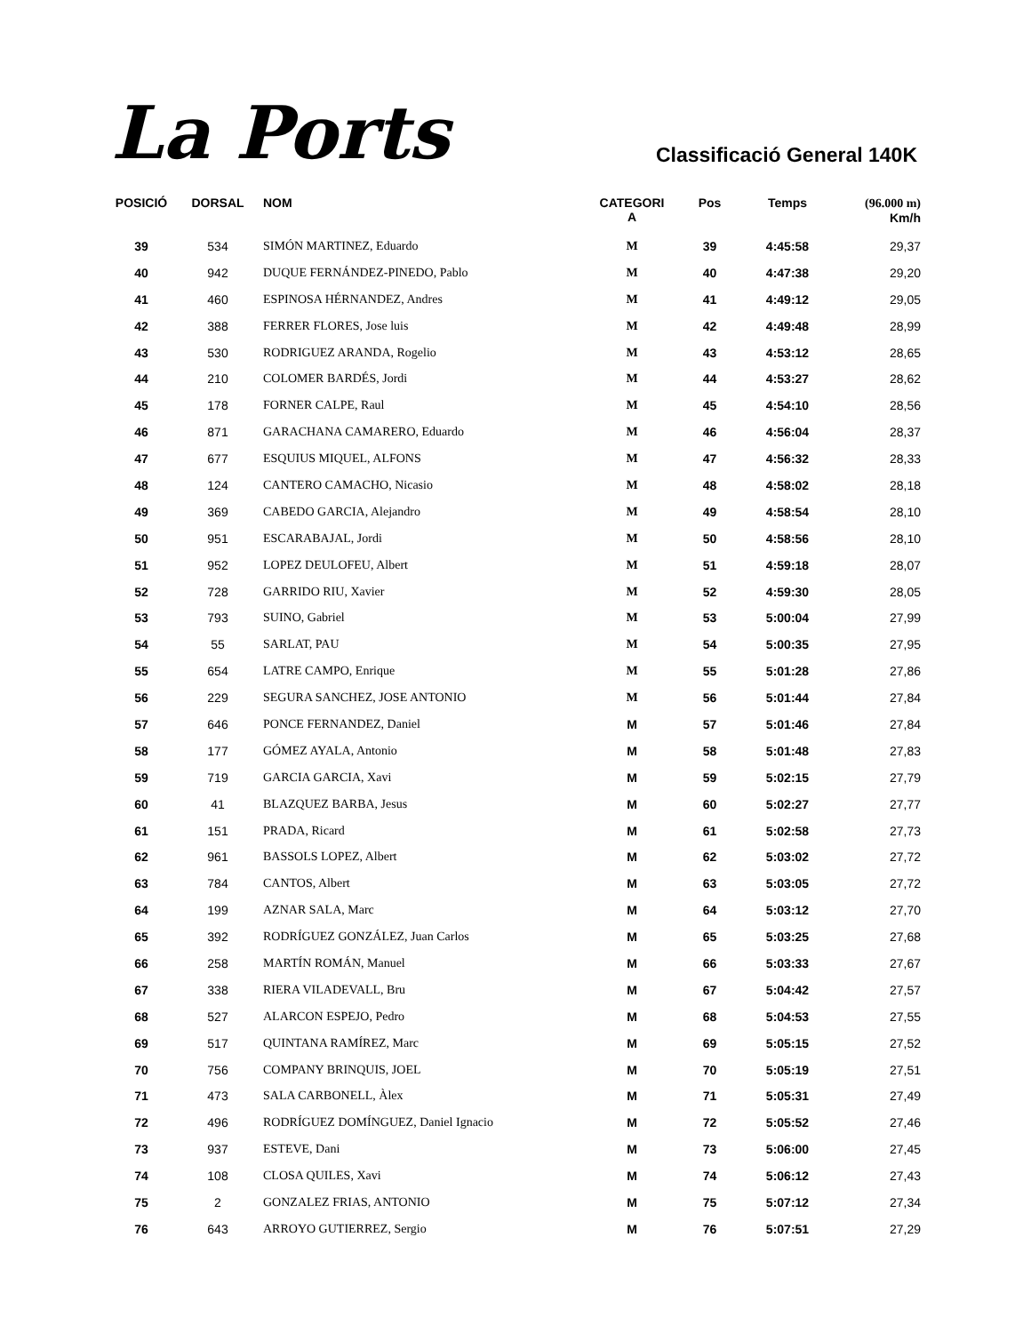La Ports
Classificació General 140K
| POSICIÓ | DORSAL | NOM | CATEGORI A | Pos | Temps | (96.000 m) Km/h |
| --- | --- | --- | --- | --- | --- | --- |
| 39 | 534 | SIMÓN MARTINEZ, Eduardo | M | 39 | 4:45:58 | 29,37 |
| 40 | 942 | DUQUE FERNÁNDEZ-PINEDO, Pablo | M | 40 | 4:47:38 | 29,20 |
| 41 | 460 | ESPINOSA HÉRNANDEZ, Andres | M | 41 | 4:49:12 | 29,05 |
| 42 | 388 | FERRER FLORES, Jose luis | M | 42 | 4:49:48 | 28,99 |
| 43 | 530 | RODRIGUEZ ARANDA, Rogelio | M | 43 | 4:53:12 | 28,65 |
| 44 | 210 | COLOMER BARDÉS, Jordi | M | 44 | 4:53:27 | 28,62 |
| 45 | 178 | FORNER CALPE, Raul | M | 45 | 4:54:10 | 28,56 |
| 46 | 871 | GARACHANA CAMARERO, Eduardo | M | 46 | 4:56:04 | 28,37 |
| 47 | 677 | ESQUIUS MIQUEL, ALFONS | M | 47 | 4:56:32 | 28,33 |
| 48 | 124 | CANTERO CAMACHO, Nicasio | M | 48 | 4:58:02 | 28,18 |
| 49 | 369 | CABEDO GARCIA, Alejandro | M | 49 | 4:58:54 | 28,10 |
| 50 | 951 | ESCARABAJAL, Jordi | M | 50 | 4:58:56 | 28,10 |
| 51 | 952 | LOPEZ DEULOFEU, Albert | M | 51 | 4:59:18 | 28,07 |
| 52 | 728 | GARRIDO RIU, Xavier | M | 52 | 4:59:30 | 28,05 |
| 53 | 793 | SUINO, Gabriel | M | 53 | 5:00:04 | 27,99 |
| 54 | 55 | SARLAT, PAU | M | 54 | 5:00:35 | 27,95 |
| 55 | 654 | LATRE CAMPO, Enrique | M | 55 | 5:01:28 | 27,86 |
| 56 | 229 | SEGURA SANCHEZ, JOSE ANTONIO | M | 56 | 5:01:44 | 27,84 |
| 57 | 646 | PONCE FERNANDEZ, Daniel | M | 57 | 5:01:46 | 27,84 |
| 58 | 177 | GÓMEZ AYALA, Antonio | M | 58 | 5:01:48 | 27,83 |
| 59 | 719 | GARCIA GARCIA, Xavi | M | 59 | 5:02:15 | 27,79 |
| 60 | 41 | BLAZQUEZ BARBA, Jesus | M | 60 | 5:02:27 | 27,77 |
| 61 | 151 | PRADA, Ricard | M | 61 | 5:02:58 | 27,73 |
| 62 | 961 | BASSOLS LOPEZ, Albert | M | 62 | 5:03:02 | 27,72 |
| 63 | 784 | CANTOS, Albert | M | 63 | 5:03:05 | 27,72 |
| 64 | 199 | AZNAR SALA, Marc | M | 64 | 5:03:12 | 27,70 |
| 65 | 392 | RODRÍGUEZ GONZÁLEZ, Juan Carlos | M | 65 | 5:03:25 | 27,68 |
| 66 | 258 | MARTÍN ROMÁN, Manuel | M | 66 | 5:03:33 | 27,67 |
| 67 | 338 | RIERA VILADEVALL, Bru | M | 67 | 5:04:42 | 27,57 |
| 68 | 527 | ALARCON ESPEJO, Pedro | M | 68 | 5:04:53 | 27,55 |
| 69 | 517 | QUINTANA RAMÍREZ, Marc | M | 69 | 5:05:15 | 27,52 |
| 70 | 756 | COMPANY BRINQUIS, JOEL | M | 70 | 5:05:19 | 27,51 |
| 71 | 473 | SALA CARBONELL, Àlex | M | 71 | 5:05:31 | 27,49 |
| 72 | 496 | RODRÍGUEZ DOMÍNGUEZ, Daniel Ignacio | M | 72 | 5:05:52 | 27,46 |
| 73 | 937 | ESTEVE, Dani | M | 73 | 5:06:00 | 27,45 |
| 74 | 108 | CLOSA QUILES, Xavi | M | 74 | 5:06:12 | 27,43 |
| 75 | 2 | GONZALEZ FRIAS, ANTONIO | M | 75 | 5:07:12 | 27,34 |
| 76 | 643 | ARROYO GUTIERREZ, Sergio | M | 76 | 5:07:51 | 27,29 |